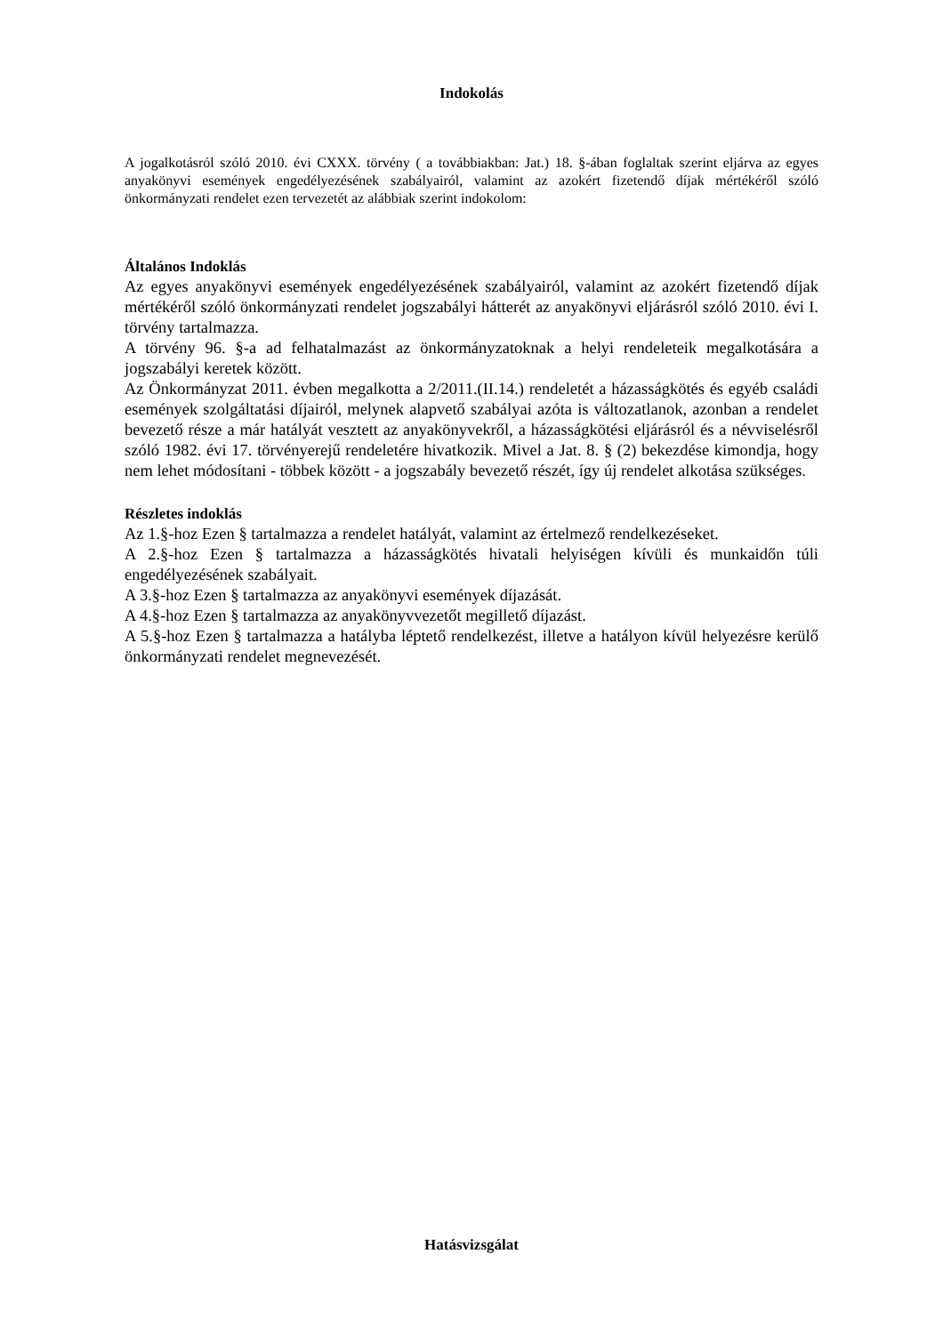Indokolás
A jogalkotásról szóló 2010. évi CXXX. törvény ( a továbbiakban: Jat.) 18. §-ában foglaltak szerint eljárva az egyes anyakönyvi események engedélyezésének szabályairól, valamint az azokért fizetendő díjak mértékéről szóló önkormányzati rendelet ezen tervezetét az alábbiak szerint indokolom:
Általános Indoklás
Az egyes anyakönyvi események engedélyezésének szabályairól, valamint az azokért fizetendő díjak mértékéről szóló önkormányzati rendelet jogszabályi hátterét az anyakönyvi eljárásról szóló 2010. évi I. törvény tartalmazza.
A törvény 96. §-a ad felhatalmazást az önkormányzatoknak a helyi rendeleteik megalkotására a jogszabályi keretek között.
Az Önkormányzat 2011. évben megalkotta a 2/2011.(II.14.) rendeletét a házasságkötés és egyéb családi események szolgáltatási díjairól, melynek alapvető szabályai azóta is változatlanok, azonban a rendelet bevezető része a már hatályát vesztett az anyakönyvekről, a házasságkötési eljárásról és a névviselésről szóló 1982. évi 17. törvényerejű rendeletére hivatkozik. Mivel a Jat. 8. § (2) bekezdése kimondja, hogy nem lehet módosítani - többek között - a jogszabály bevezető részét, így új rendelet alkotása szükséges.
Részletes indoklás
Az 1.§-hoz Ezen § tartalmazza a rendelet hatályát, valamint az értelmező rendelkezéseket.
A 2.§-hoz Ezen § tartalmazza a házasságkötés hivatali helyiségen kívüli és munkaidőn túli engedélyezésének szabályait.
A 3.§-hoz Ezen § tartalmazza az anyakönyvi események díjazását.
A 4.§-hoz Ezen § tartalmazza az anyakönyvvezetőt megillető díjazást.
A 5.§-hoz Ezen § tartalmazza a hatályba léptető rendelkezést, illetve a hatályon kívül helyezésre kerülő önkormányzati rendelet megnevezését.
Hatásvizsgálat